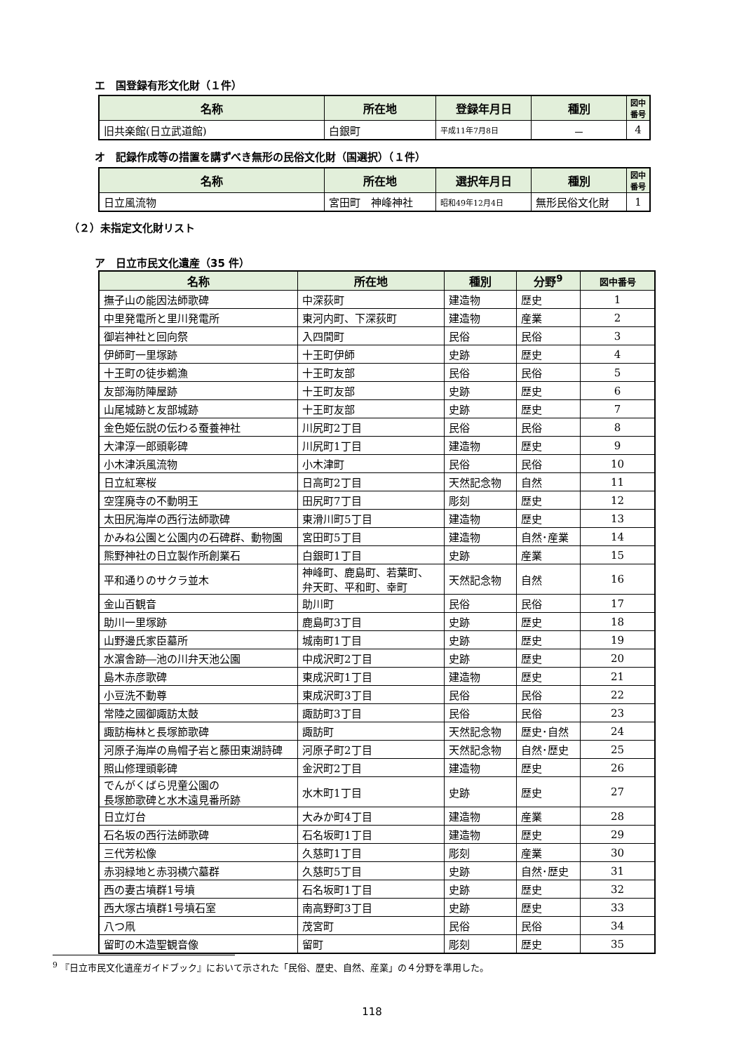エ　国登録有形文化財（１件）
| 名称 | 所在地 | 登録年月日 | 種別 | 図中番号 |
| --- | --- | --- | --- | --- |
| 旧共楽館(日立武道館) | 白銀町 | 平成11年7月8日 | － | 4 |
オ　記録作成等の措置を講ずべき無形の民俗文化財（国選択）（１件）
| 名称 | 所在地 | 選択年月日 | 種別 | 図中番号 |
| --- | --- | --- | --- | --- |
| 日立風流物 | 宮田町 神峰神社 | 昭和49年12月4日 | 無形民俗文化財 | 1 |
（２）未指定文化財リスト
ア　日立市民文化遺産（35 件）
| 名称 | 所在地 | 種別 | 分野<sup>9</sup> | 図中番号 |
| --- | --- | --- | --- | --- |
| 撫子山の能因法師歌碑 | 中深荻町 | 建造物 | 歴史 | 1 |
| 中里発電所と里川発電所 | 東河内町、下深荻町 | 建造物 | 産業 | 2 |
| 御岩神社と回向祭 | 入四間町 | 民俗 | 民俗 | 3 |
| 伊師町一里塚跡 | 十王町伊師 | 史跡 | 歴史 | 4 |
| 十王町の徒歩鵜漁 | 十王町友部 | 民俗 | 民俗 | 5 |
| 友部海防陣屋跡 | 十王町友部 | 史跡 | 歴史 | 6 |
| 山尾城跡と友部城跡 | 十王町友部 | 史跡 | 歴史 | 7 |
| 金色姫伝説の伝わる蚕養神社 | 川尻町2丁目 | 民俗 | 民俗 | 8 |
| 大津淳一郎頭彰碑 | 川尻町1丁目 | 建造物 | 歴史 | 9 |
| 小木津浜風流物 | 小木津町 | 民俗 | 民俗 | 10 |
| 日立紅寒桜 | 日高町2丁目 | 天然記念物 | 自然 | 11 |
| 空窪廃寺の不動明王 | 田尻町7丁目 | 彫刻 | 歴史 | 12 |
| 太田尻海岸の西行法師歌碑 | 東滑川町5丁目 | 建造物 | 歴史 | 13 |
| かみね公園と公園内の石碑群、動物園 | 宮田町5丁目 | 建造物 | 自然･産業 | 14 |
| 熊野神社の日立製作所創業石 | 白銀町1丁目 | 史跡 | 産業 | 15 |
| 平和通りのサクラ並木 | 神峰町、鹿島町、若葉町、 弁天町、平和町、幸町 | 天然記念物 | 自然 | 16 |
| 金山百観音 | 助川町 | 民俗 | 民俗 | 17 |
| 助川一里塚跡 | 鹿島町3丁目 | 史跡 | 歴史 | 18 |
| 山野邊氏家臣墓所 | 城南町1丁目 | 史跡 | 歴史 | 19 |
| 水濵舎跡―池の川弁天池公園 | 中成沢町2丁目 | 史跡 | 歴史 | 20 |
| 島木赤彦歌碑 | 東成沢町1丁目 | 建造物 | 歴史 | 21 |
| 小豆洗不動尊 | 東成沢町3丁目 | 民俗 | 民俗 | 22 |
| 常陸之國御諏訪太鼓 | 諏訪町3丁目 | 民俗 | 民俗 | 23 |
| 諏訪梅林と長塚節歌碑 | 諏訪町 | 天然記念物 | 歴史･自然 | 24 |
| 河原子海岸の烏帽子岩と藤田東湖詩碑 | 河原子町2丁目 | 天然記念物 | 自然･歴史 | 25 |
| 照山修理頭彰碑 | 金沢町2丁目 | 建造物 | 歴史 | 26 |
| でんがくばら児童公園の 長塚節歌碑と水木遠見番所跡 | 水木町1丁目 | 史跡 | 歴史 | 27 |
| 日立灯台 | 大みか町4丁目 | 建造物 | 産業 | 28 |
| 石名坂の西行法師歌碑 | 石名坂町1丁目 | 建造物 | 歴史 | 29 |
| 三代芳松像 | 久慈町1丁目 | 彫刻 | 産業 | 30 |
| 赤羽緑地と赤羽横穴墓群 | 久慈町5丁目 | 史跡 | 自然･歴史 | 31 |
| 西の妻古墳群1号墳 | 石名坂町1丁目 | 史跡 | 歴史 | 32 |
| 西大塚古墳群1号墳石室 | 南高野町3丁目 | 史跡 | 歴史 | 33 |
| 八つ凧 | 茂宮町 | 民俗 | 民俗 | 34 |
| 留町の木造聖観音像 | 留町 | 彫刻 | 歴史 | 35 |
<sup>9</sup> 『日立市民文化遺産ガイドブック』において示された「民俗、歴史、自然、産業」の４分野を準用した。
118